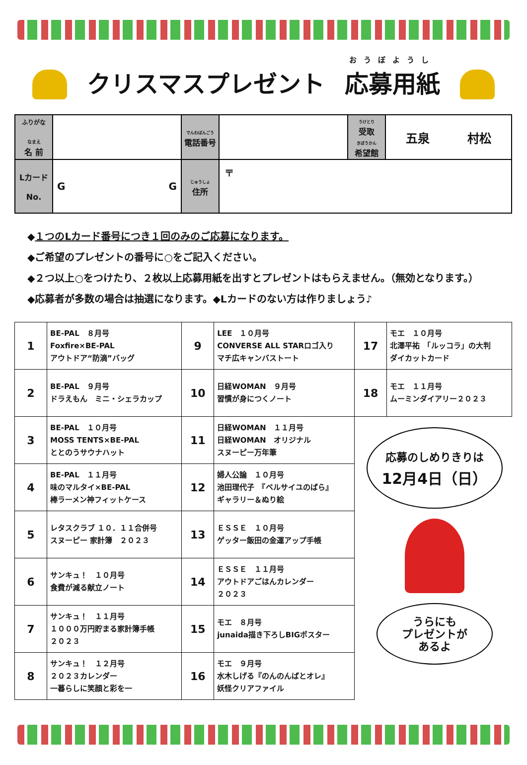クリスマスプレゼント
おうぼようし
応募用紙
| ふりがな なまえ 名 前 | | でんわばんごう 電話番号 | | うけとり 受取 きぼうかん 希望館 | 五泉 村松 |
| Lカード No. | G G | じゅうしょ 住所 | 〒 | | |
◆１つのLカード番号につき１回のみのご応募になります。
◆ご希望のプレゼントの番号に○をご記入ください。
◆２つ以上○をつけたり、２枚以上応募用紙を出すとプレゼントはもらえません。（無効となります。）
◆応募者が多数の場合は抽選になります。◆Lカードのない方は作りましょう♪
| 1 | BE-PAL ８月号 Foxfire×BE-PAL アウトドア“防滴”バッグ | 9 | LEE １０月号 CONVERSE ALL STARロゴ入り マチ広キャンバストート | 17 | モエ １０月号 北澤平祐 「ルッコラ」の大判 ダイカットカード |
| 2 | BE-PAL ９月号 ドラえもん ミニ・シェラカップ | 10 | 日経WOMAN ９月号 習慣が身につくノート | 18 | モエ １１月号 ムーミンダイアリー２０２３ |
| 3 | BE-PAL １０月号 MOSS TENTS×BE-PAL ととのうサウナハット | 11 | 日経WOMAN １１月号 日経WOMAN オリジナル スヌーピー万年筆 | 応募のしめりきりは 12月4日（日） うらにも プレゼントが あるよ | |
| 4 | BE-PAL １１月号 味のマルタイ×BE-PAL 棒ラーメン神フィットケース | 12 | 婦人公論 １０月号 池田理代子 『ベルサイユのばら』 ギャラリー＆ぬり絵 | | |
| 5 | レタスクラブ １０．１１合併号 スヌーピー 家計簿 ２０２３ | 13 | ＥＳＳＥ １０月号 ゲッター飯田の金運アップ手帳 | | |
| 6 | サンキュ！ １０月号 食費が減る献立ノート | 14 | ＥＳＳＥ １１月号 アウトドアごはんカレンダー ２０２３ | | |
| 7 | サンキュ！ １１月号 １０００万円貯まる家計簿手帳 ２０２３ | 15 | モエ ８月号 junaida描き下ろしBIGポスター | | |
| 8 | サンキュ！ １２月号 ２０２３カレンダー 一暮らしに笑顔と彩を一 | 16 | モエ ９月号 水木しげる『のんのんばとオレ』 妖怪クリアファイル | | |